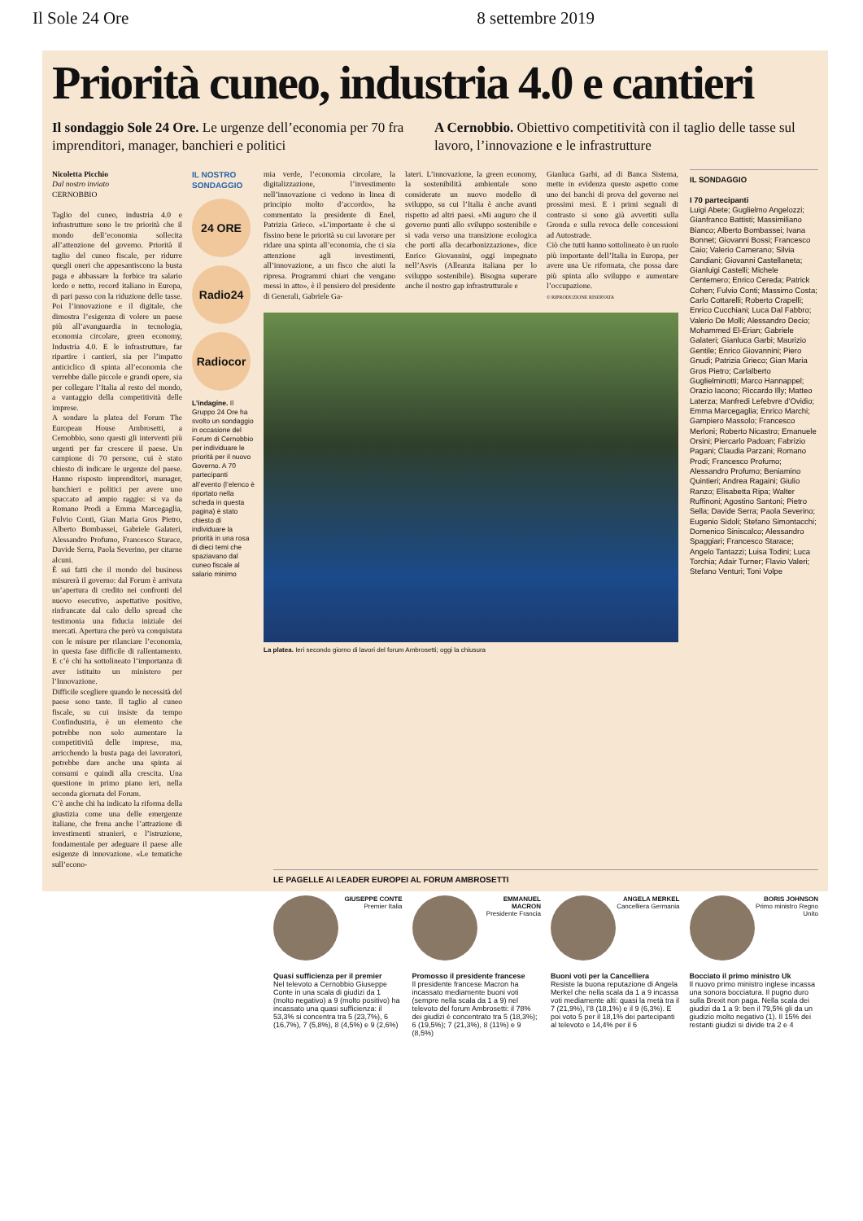Il Sole 24 Ore 8 settembre 2019
Priorità cuneo, industria 4.0 e cantieri
Il sondaggio Sole 24 Ore. Le urgenze dell’economia per 70 fra imprenditori, manager, banchieri e politici
A Cernobbio. Obiettivo competitività con il taglio delle tasse sul lavoro, l’innovazione e le infrastrutture
Nicoletta Picchio
Dal nostro inviato
CERNOBBIO
Taglio del cuneo, industria 4.0 e infrastrutture sono le tre priorità che il mondo dell’economia sollecita all’attenzione del governo. Priorità il taglio del cuneo fiscale, per ridurre quegli oneri che appesantiscono la busta paga e abbassare la forbice tra salario lordo e netto, record italiano in Europa, di pari passo con la riduzione delle tasse. Poi l’innovazione e il digitale, che dimostra l’esigenza di volere un paese più all’avanguardia in tecnologia, economia circolare, green economy, Industria 4.0. E le infrastrutture, far ripartire i cantieri, sia per l’impatto anticiclico di spinta all’economia che verrebbe dalle piccole e grandi opere, sia per collegare l’Italia al resto del mondo, a vantaggio della competitività delle imprese.
A sondare la platea del Forum The European House Ambrosetti, a Cernobbio, sono questi gli interventi più urgenti per far crescere il paese. Un campione di 70 persone, cui è stato chiesto di indicare le urgenze del paese. Hanno risposto imprenditori, manager, banchieri e politici per avere uno spaccato ad ampio raggio: si va da Romano Prodi a Emma Marcegaglia, Fulvio Conti, Gian Maria Gros Pietro, Alberto Bombassei, Gabriele Galateri, Alessandro Profumo, Francesco Starace, Davide Serra, Paola Severino, per citarne alcuni.
È sui fatti che il mondo del business misurerà il governo: dal Forum è arrivata un’apertura di credito nei confronti del nuovo esecutivo, aspettative positive, rinfrancate dal calo dello spread che testimonia una fiducia iniziale dei mercati. Apertura che però va conquistata con le misure per rilanciare l’economia, in questa fase difficile di rallentamento. E c’è chi ha sottolineato l’importanza di aver istituito un ministero per l’Innovazione.
Difficile scegliere quando le necessità del paese sono tante. Il taglio al cuneo fiscale, su cui insiste da tempo Confindustria, è un elemento che potrebbe non solo aumentare la competitività delle imprese, ma, arricchendo la busta paga dei lavoratori, potrebbe dare anche una spinta ai consumi e quindi alla crescita. Una questione in primo piano ieri, nella seconda giornata del Forum.
C’è anche chi ha indicato la riforma della giustizia come una delle emergenze italiane, che frena anche l’attrazione di investimenti stranieri, e l’istruzione, fondamentale per adeguare il paese alle esigenze di innovazione. «Le tematiche sull’econo-
IL NOSTRO SONDAGGIO
24 ORE
Radio24
Radiocor
L’indagine. Il Gruppo 24 Ore ha svolto un sondaggio in occasione del Forum di Cernobbio per individuare le priorità per il nuovo Governo. A 70 partecipanti all’evento (l’elenco è riportato nella scheda in questa pagina) è stato chiesto di individuare la priorità in una rosa di dieci temi che spaziavano dal cuneo fiscale al salario minimo
mia verde, l’economia circolare, la digitalizzazione, l’investimento nell’innovazione ci vedono in linea di principio molto d’accordo», ha commentato la presidente di Enel, Patrizia Grieco. «L’importante è che si fissino bene le priorità su cui lavorare per ridare una spinta all’economia, che ci sia attenzione agli investimenti, all’innovazione, a un fisco che aiuti la ripresa. Programmi chiari che vengano messi in atto», è il pensiero del presidente di Generali, Gabriele Ga-
lateri. L’innovazione, la green economy, la sostenibilità ambientale sono considerate un nuovo modello di sviluppo, su cui l’Italia è anche avanti rispetto ad altri paesi. «Mi auguro che il governo punti allo sviluppo sostenibile e si vada verso una transizione ecologica che porti alla decarbonizzazione», dice Enrico Giovannini, oggi impegnato nell’Asvis (Alleanza italiana per lo sviluppo sostenibile). Bisogna superare anche il nostro gap infrastrutturale e
Gianluca Garbi, ad di Banca Sistema, mette in evidenza questo aspetto come uno dei banchi di prova del governo nei prossimi mesi. E i primi segnali di contrasto si sono già avvertiti sulla Gronda e sulla revoca delle concessioni ad Autostrade.
Ciò che tutti hanno sottolineato è un ruolo più importante dell’Italia in Europa, per avere una Ue riformata, che possa dare più spinta allo sviluppo e aumentare l’occupazione.
© RIPRODUZIONE RISERVATA
La platea. Ieri secondo giorno di lavori del forum Ambrosetti; oggi la chiusura
IL SONDAGGIO
I 70 partecipanti
Luigi Abete; Guglielmo Angelozzi; Gianfranco Battisti; Massimiliano Bianco; Alberto Bombassei; Ivana Bonnet; Giovanni Bossi; Francesco Caio; Valerio Camerano; Silvia Candiani; Giovanni Castellaneta; Gianluigi Castelli; Michele Centemero; Enrico Cereda; Patrick Cohen; Fulvio Conti; Massimo Costa; Carlo Cottarelli; Roberto Crapelli; Enrico Cucchiani; Luca Dal Fabbro; Valerio De Molli; Alessandro Decio; Mohammed El-Erian; Gabriele Galateri; Gianluca Garbi; Maurizio Gentile; Enrico Giovannini; Piero Gnudi; Patrizia Grieco; Gian Maria Gros Pietro; Carlalberto Guglielminotti; Marco Hannappel; Orazio Iacono; Riccardo Illy; Matteo Laterza; Manfredi Lefebvre d’Ovidio; Emma Marcegaglia; Enrico Marchi; Gampiero Massolo; Francesco Merloni; Roberto Nicastro; Emanuele Orsini; Piercarlo Padoan; Fabrizio Pagani; Claudia Parzani; Romano Prodi; Francesco Profumo; Alessandro Profumo; Beniamino Quintieri; Andrea Ragaini; Giulio Ranzo; Elisabetta Ripa; Walter Ruffinoni; Agostino Santoni; Pietro Sella; Davide Serra; Paola Severino; Eugenio Sidoli; Stefano Simontacchi; Domenico Siniscalco; Alessandro Spaggiari; Francesco Starace; Angelo Tantazzi; Luisa Todini; Luca Torchia; Adair Turner; Flavio Valeri; Stefano Venturi; Toni Volpe
LE PAGELLE AI LEADER EUROPEI AL FORUM AMBROSETTI
GIUSEPPE CONTE
Premier Italia
Quasi sufficienza per il premier
Nel televoto a Cernobbio Giuseppe Conte in una scala di giudizi da 1 (molto negativo) a 9 (molto positivo) ha incassato una quasi sufficienza: il 53,3% si concentra tra 5 (23,7%), 6 (16,7%), 7 (5,8%), 8 (4,5%) e 9 (2,6%)
EMMANUEL MACRON
Presidente Francia
Promosso il presidente francese
Il presidente francese Macron ha incassato mediamente buoni voti (sempre nella scala da 1 a 9) nel televoto del forum Ambrosetti: il 78% dei giudizi è concentrato tra 5 (18,3%); 6 (19,5%); 7 (21,3%), 8 (11%) e 9 (8,5%)
ANGELA MERKEL
Cancelliera Germania
Buoni voti per la Cancelliera
Resiste la buona reputazione di Angela Merkel che nella scala da 1 a 9 incassa voti mediamente alti: quasi la metà tra il 7 (21,9%), l’8 (18,1%) e il 9 (6,3%). E poi voto 5 per il 18,1% dei partecipanti al televoto e 14,4% per il 6
BORIS JOHNSON
Primo ministro Regno Unito
Bocciato il primo ministro Uk
Il nuovo primo ministro inglese incassa una sonora bocciatura. Il pugno duro sulla Brexit non paga. Nella scala dei giudizi da 1 a 9: ben il 79,5% gli da un giudizio molto negativo (1). Il 15% dei restanti giudizi si divide tra 2 e 4